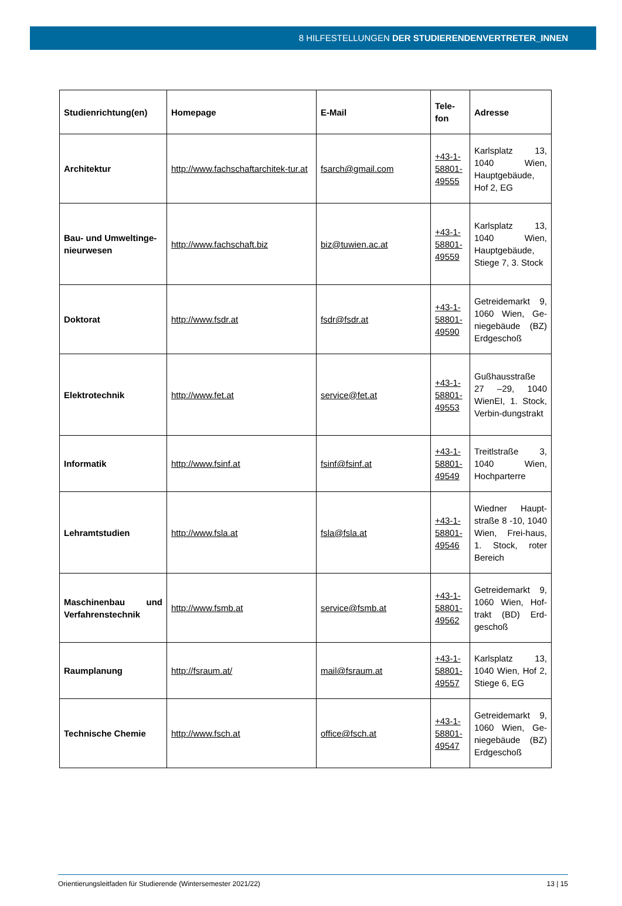8 HILFESTELLUNGEN DER STUDIERENDENVERTRETER_INNEN
| Studienrichtung(en) | Homepage | E-Mail | Tele- fon | Adresse |
| --- | --- | --- | --- | --- |
| Architektur | http://www.fachschaftarchitek-tur.at | fsarch@gmail.com | +43-1-58801-49555 | Karlsplatz 13, 1040 Wien, Hauptgebäude, Hof 2, EG |
| Bau- und Umweltinge-nieurwesen | http://www.fachschaft.biz | biz@tuwien.ac.at | +43-1-58801-49559 | Karlsplatz 13, 1040 Wien, Hauptgebäude, Stiege 7, 3. Stock |
| Doktorat | http://www.fsdr.at | fsdr@fsdr.at | +43-1-58801-49590 | Getreidemarkt 9, 1060 Wien, Ge-niegebäude (BZ) Erdgeschoß |
| Elektrotechnik | http://www.fet.at | service@fet.at | +43-1-58801-49553 | Gußhausstraße 27 –29, 1040 WienEI, 1. Stock, Verbin-dungstrakt |
| Informatik | http://www.fsinf.at | fsinf@fsinf.at | +43-1-58801-49549 | Treitlstraße 3, 1040 Wien, Hochparterre |
| Lehramtstudien | http://www.fsla.at | fsla@fsla.at | +43-1-58801-49546 | Wiedner Haupt-straße 8 -10, 1040 Wien, Frei-haus, 1. Stock, roter Bereich |
| Maschinenbau und Verfahrenstechnik | http://www.fsmb.at | service@fsmb.at | +43-1-58801-49562 | Getreidemarkt 9, 1060 Wien, Hof-trakt (BD) Erd-geschoß |
| Raumplanung | http://fsraum.at/ | mail@fsraum.at | +43-1-58801-49557 | Karlsplatz 13, 1040 Wien, Hof 2, Stiege 6, EG |
| Technische Chemie | http://www.fsch.at | office@fsch.at | +43-1-58801-49547 | Getreidemarkt 9, 1060 Wien, Ge-niegebäude (BZ) Erdgeschoß |
Orientierungsleitfaden für Studierende (Wintersemester 2021/22) 13 | 15